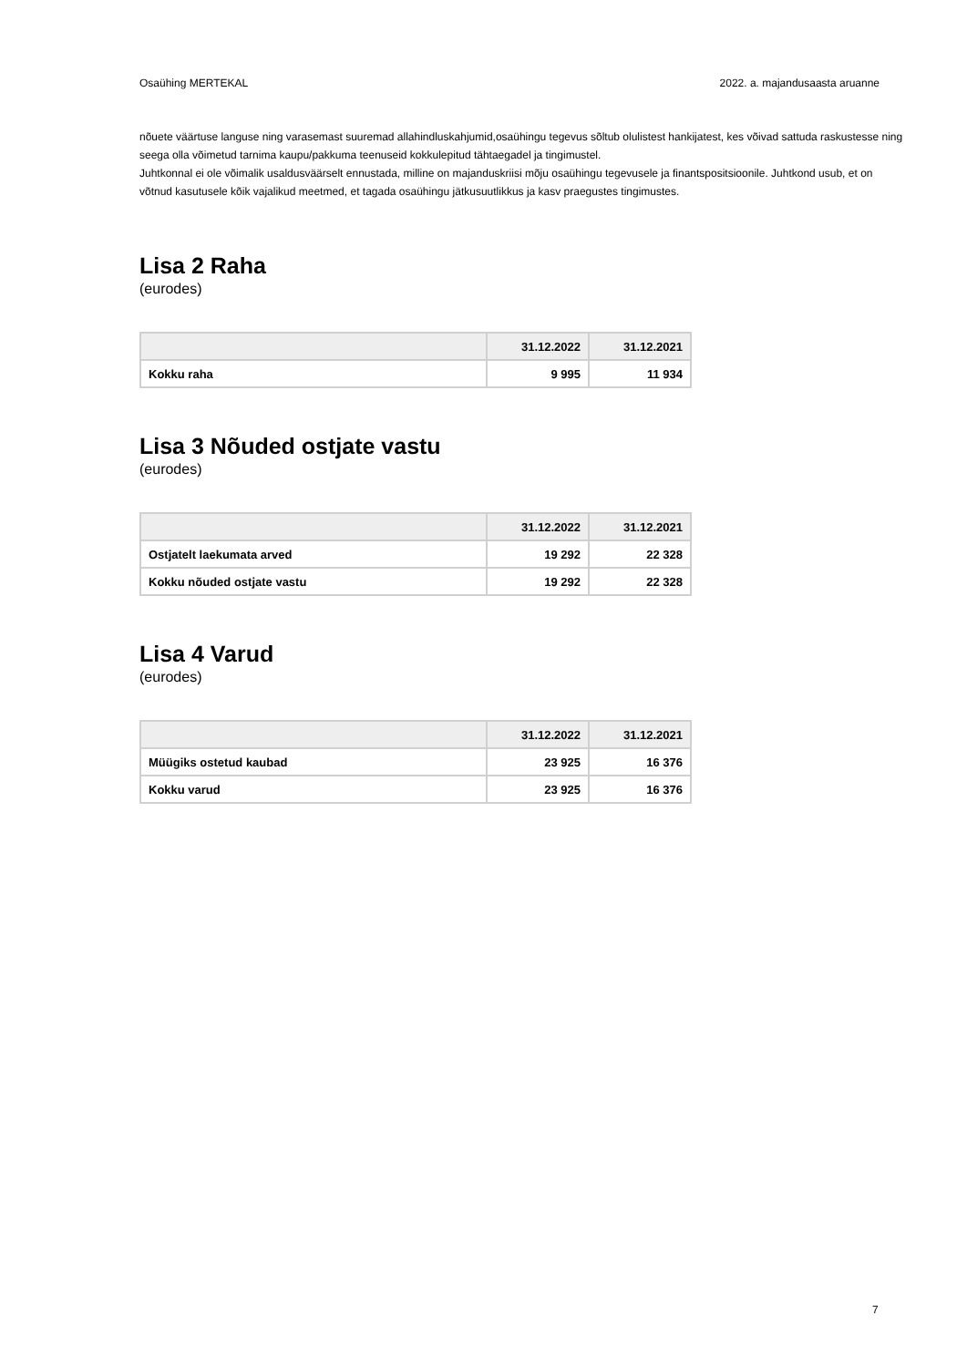Osaühing MERTEKAL 2022. a. majandusaasta aruanne
nõuete väärtuse languse ning varasemast suuremad allahindluskahjumid,osaühingu tegevus sõltub olulistest hankijatest, kes võivad sattuda raskustesse ning seega olla võimetud tarnima kaupu/pakkuma teenuseid kokkulepitud tähtaegadel ja tingimustel.
Juhtkonnal ei ole võimalik usaldusväärselt ennustada, milline on majanduskriisi mõju osaühingu tegevusele ja finantspositsioonile. Juhtkond usub, et on võtnud kasutusele kõik vajalikud meetmed, et tagada osaühingu jätkusuutlikkus ja kasv praegustes tingimustes.
Lisa 2 Raha
(eurodes)
| | 31.12.2022 | 31.12.2021 |
| --- | --- | --- |
| Kokku raha | 9 995 | 11 934 |
Lisa 3 Nõuded ostjate vastu
(eurodes)
| | 31.12.2022 | 31.12.2021 |
| --- | --- | --- |
| Ostjatelt laekumata arved | 19 292 | 22 328 |
| Kokku nõuded ostjate vastu | 19 292 | 22 328 |
Lisa 4 Varud
(eurodes)
| | 31.12.2022 | 31.12.2021 |
| --- | --- | --- |
| Müügiks ostetud kaubad | 23 925 | 16 376 |
| Kokku varud | 23 925 | 16 376 |
7